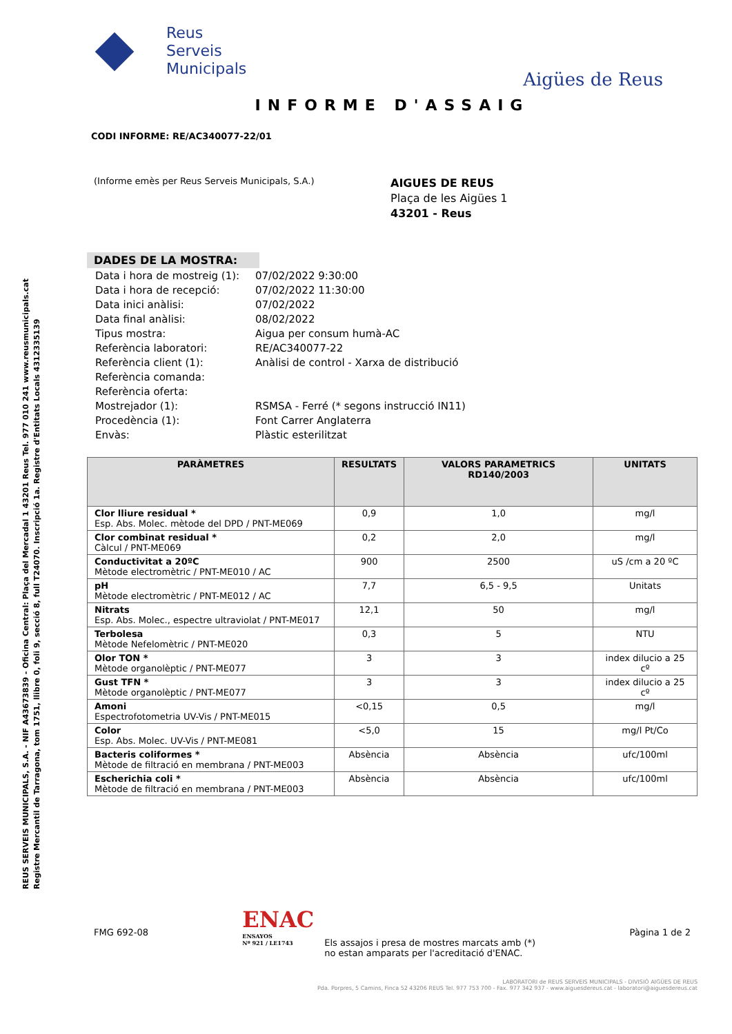REUS SERVEIS MUNICIPALS, S.A. - NIF A43673839 - Oficina Central: Plaça del Mercadal 1 43201 Reus Tel. 977 010 241 www.reusmunicipals.cat
Registre Mercantil de Tarragona, tom 1751, llibre 0, foli 9, secció 8, full T24070. Inscripció 1a. Registre d'Entitats Locals 4312335139
Reus
Serveis
Municipals
Aigües de Reus
INFORME D'ASSAIG
CODI INFORME: RE/AC340077-22/01
(Informe emès per Reus Serveis Municipals, S.A.)
AIGUES DE REUS
Plaça de les Aigües 1
43201 - Reus
DADES DE LA MOSTRA:
| Data i hora de mostreig (1): | 07/02/2022 9:30:00 |
| Data i hora de recepció: | 07/02/2022 11:30:00 |
| Data inici anàlisi: | 07/02/2022 |
| Data final anàlisi: | 08/02/2022 |
| Tipus mostra: | Aigua per consum humà-AC |
| Referència laboratori: | RE/AC340077-22 |
| Referència client (1): | Anàlisi de control - Xarxa de distribució |
| Referència comanda: | |
| Referència oferta: | |
| Mostrejador (1): | RSMSA - Ferré (* segons instrucció IN11) |
| Procedència (1): | Font Carrer Anglaterra |
| Envàs: | Plàstic esterilitzat |
| PARÀMETRES | RESULTATS | VALORS PARAMETRICS RD140/2003 | UNITATS |
| --- | --- | --- | --- |
| Clor lliure residual * Esp. Abs. Molec. mètode del DPD / PNT-ME069 | 0,9 | 1,0 | mg/l |
| Clor combinat residual * Càlcul / PNT-ME069 | 0,2 | 2,0 | mg/l |
| Conductivitat a 20ºC Mètode electromètric / PNT-ME010 / AC | 900 | 2500 | uS /cm a 20 ºC |
| pH Mètode electromètric / PNT-ME012 / AC | 7,7 | 6,5 - 9,5 | Unitats |
| Nitrats Esp. Abs. Molec., espectre ultraviolat / PNT-ME017 | 12,1 | 50 | mg/l |
| Terbolesa Mètode Nefelomètric / PNT-ME020 | 0,3 | 5 | NTU |
| Olor TON * Mètode organolèptic / PNT-ME077 | 3 | 3 | index dilucio a 25 cº |
| Gust TFN * Mètode organolèptic / PNT-ME077 | 3 | 3 | index dilucio a 25 cº |
| Amoni Espectrofotometria UV-Vis / PNT-ME015 | <0,15 | 0,5 | mg/l |
| Color Esp. Abs. Molec. UV-Vis / PNT-ME081 | <5,0 | 15 | mg/l Pt/Co |
| Bacteris coliformes * Mètode de filtració en membrana / PNT-ME003 | Absència | Absència | ufc/100ml |
| Escherichia coli * Mètode de filtració en membrana / PNT-ME003 | Absència | Absència | ufc/100ml |
FMG 692-08
ENAC
ENSAYOS
Nº 921 / LE1743
Els assajos i presa de mostres marcats amb (*)
no estan amparats per l'acreditació d'ENAC.
Pàgina 1 de 2
LABORATORI de REUS SERVEIS MUNICIPALS - DIVISIÓ AIGÜES DE REUS
Pda. Porpres, 5 Camins, Finca 52 43206 REUS Tel. 977 753 700 - Fax. 977 342 937 - www.aiguesdereus.cat - laboratori@aiguesdereus.cat